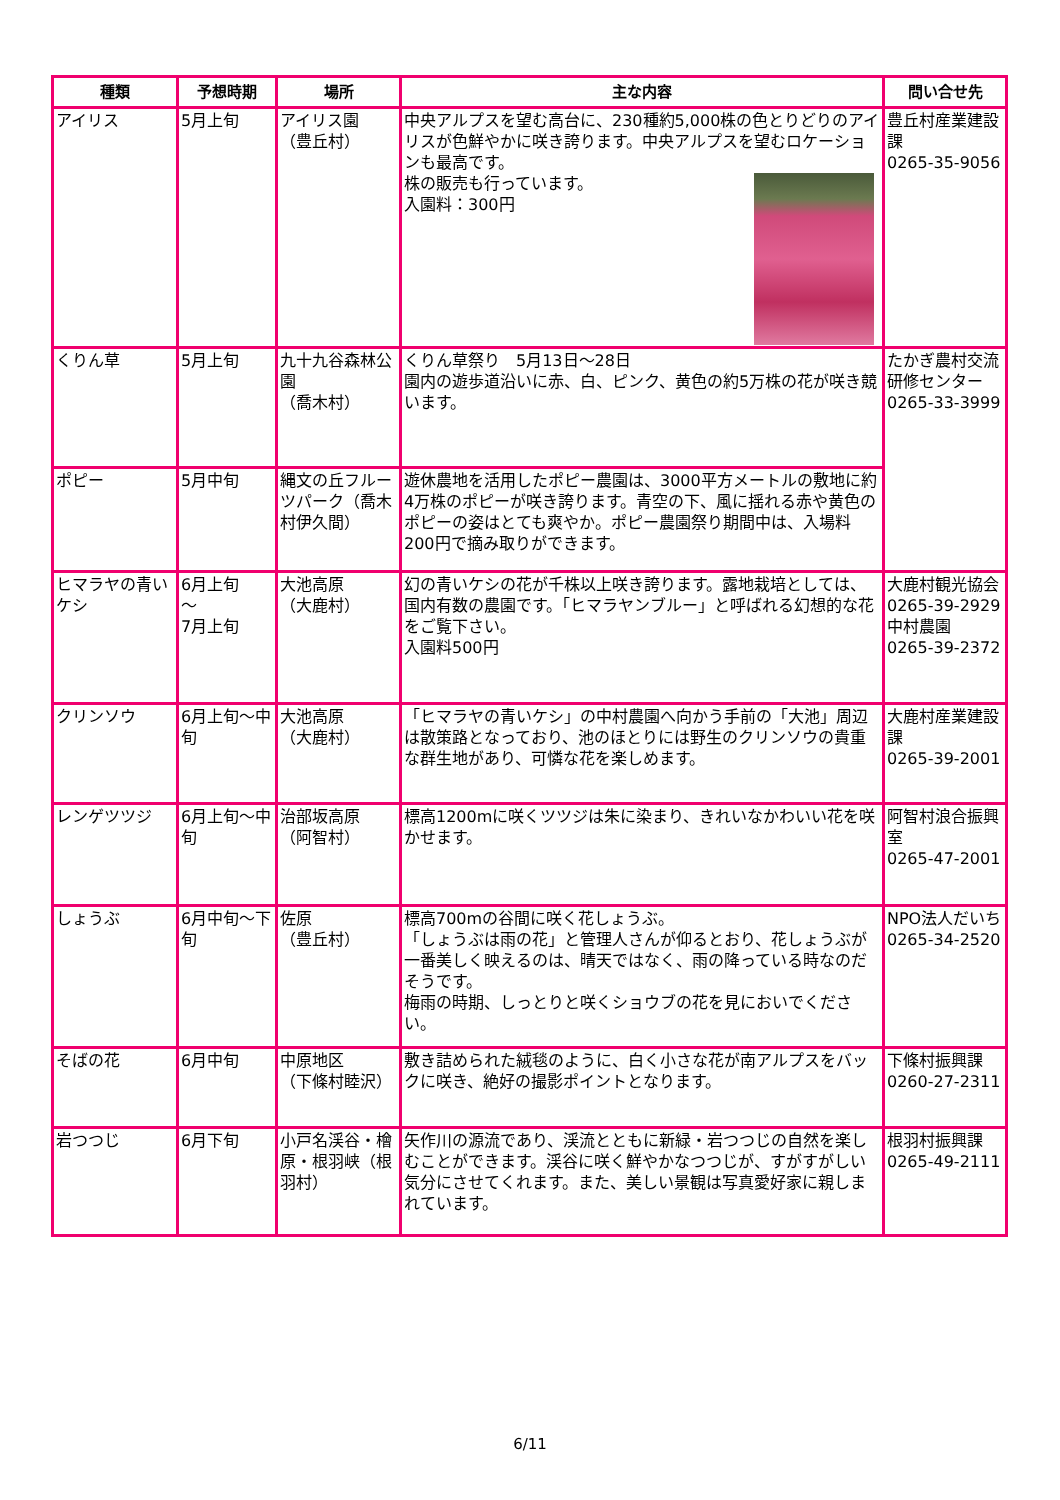| 種類 | 予想時期 | 場所 | 主な内容 | 問い合せ先 |
| --- | --- | --- | --- | --- |
| アイリス | 5月上旬 | アイリス園 （豊丘村） | 中央アルプスを望む高台に、230種約5,000株の色とりどりのアイリスが色鮮やかに咲き誇ります。中央アルプスを望むロケーションも最高です。 株の販売も行っています。 入園料：300円 | 豊丘村産業建設課 0265-35-9056 |
| くりん草 | 5月上旬 | 九十九谷森林公園 （喬木村） | くりん草祭り 5月13日～28日 園内の遊歩道沿いに赤、白、ピンク、黄色の約5万株の花が咲き競います。 | たかぎ農村交流研修センター 0265-33-3999 |
| ポピー | 5月中旬 | 縄文の丘フルーツパーク（喬木村伊久間） | 遊休農地を活用したポピー農園は、3000平方メートルの敷地に約4万株のポピーが咲き誇ります。青空の下、風に揺れる赤や黄色のポピーの姿はとても爽やか。ポピー農園祭り期間中は、入場料200円で摘み取りができます。 | |
| ヒマラヤの青いケシ | 6月上旬 ～ 7月上旬 | 大池高原 （大鹿村） | 幻の青いケシの花が千株以上咲き誇ります。露地栽培としては、国内有数の農園です。「ヒマラヤンブルー」と呼ばれる幻想的な花をご覧下さい。 入園料500円 | 大鹿村観光協会0265-39-2929 中村農園 0265-39-2372 |
| クリンソウ | 6月上旬～中旬 | 大池高原 （大鹿村） | 「ヒマラヤの青いケシ」の中村農園へ向かう手前の「大池」周辺は散策路となっており、池のほとりには野生のクリンソウの貴重な群生地があり、可憐な花を楽しめます。 | 大鹿村産業建設課 0265-39-2001 |
| レンゲツツジ | 6月上旬～中旬 | 治部坂高原 （阿智村） | 標高1200mに咲くツツジは朱に染まり、きれいなかわいい花を咲かせます。 | 阿智村浪合振興室 0265-47-2001 |
| しょうぶ | 6月中旬～下旬 | 佐原 （豊丘村） | 標高700mの谷間に咲く花しょうぶ。 「しょうぶは雨の花」と管理人さんが仰るとおり、花しょうぶが一番美しく映えるのは、晴天ではなく、雨の降っている時なのだそうです。 梅雨の時期、しっとりと咲くショウブの花を見においでください。 | NPO法人だいち 0265-34-2520 |
| そばの花 | 6月中旬 | 中原地区 （下條村睦沢） | 敷き詰められた絨毯のように、白く小さな花が南アルプスをバックに咲き、絶好の撮影ポイントとなります。 | 下條村振興課 0260-27-2311 |
| 岩つつじ | 6月下旬 | 小戸名渓谷・檜原・根羽峡（根羽村） | 矢作川の源流であり、渓流とともに新緑・岩つつじの自然を楽しむことができます。渓谷に咲く鮮やかなつつじが、すがすがしい気分にさせてくれます。また、美しい景観は写真愛好家に親しまれています。 | 根羽村振興課 0265-49-2111 |
6/11